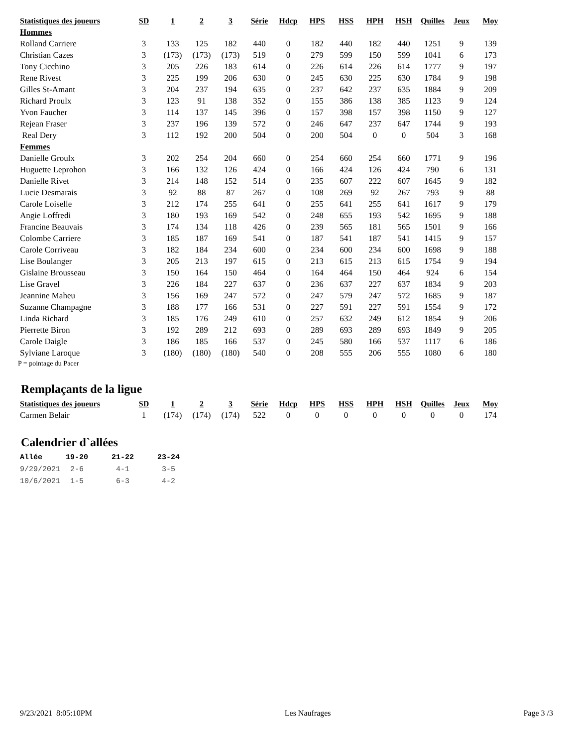| Statistiques des joueurs | SD | 1 | 2 | 3 | Série | Hdcp | HPS | HSS | HPH | HSH | Quilles | Jeux | Moy |
| --- | --- | --- | --- | --- | --- | --- | --- | --- | --- | --- | --- | --- | --- |
| Hommes | | | | | | | | | | | | | |
| Rolland Carriere | 3 | 133 | 125 | 182 | 440 | 0 | 182 | 440 | 182 | 440 | 1251 | 9 | 139 |
| Christian Cazes | 3 | (173) | (173) | (173) | 519 | 0 | 279 | 599 | 150 | 599 | 1041 | 6 | 173 |
| Tony Cicchino | 3 | 205 | 226 | 183 | 614 | 0 | 226 | 614 | 226 | 614 | 1777 | 9 | 197 |
| Rene Rivest | 3 | 225 | 199 | 206 | 630 | 0 | 245 | 630 | 225 | 630 | 1784 | 9 | 198 |
| Gilles St-Amant | 3 | 204 | 237 | 194 | 635 | 0 | 237 | 642 | 237 | 635 | 1884 | 9 | 209 |
| Richard Proulx | 3 | 123 | 91 | 138 | 352 | 0 | 155 | 386 | 138 | 385 | 1123 | 9 | 124 |
| Yvon Faucher | 3 | 114 | 137 | 145 | 396 | 0 | 157 | 398 | 157 | 398 | 1150 | 9 | 127 |
| Rejean Fraser | 3 | 237 | 196 | 139 | 572 | 0 | 246 | 647 | 237 | 647 | 1744 | 9 | 193 |
| Real Dery | 3 | 112 | 192 | 200 | 504 | 0 | 200 | 504 | 0 | 0 | 504 | 3 | 168 |
| Femmes | | | | | | | | | | | | | |
| Danielle Groulx | 3 | 202 | 254 | 204 | 660 | 0 | 254 | 660 | 254 | 660 | 1771 | 9 | 196 |
| Huguette Leprohon | 3 | 166 | 132 | 126 | 424 | 0 | 166 | 424 | 126 | 424 | 790 | 6 | 131 |
| Danielle Rivet | 3 | 214 | 148 | 152 | 514 | 0 | 235 | 607 | 222 | 607 | 1645 | 9 | 182 |
| Lucie Desmarais | 3 | 92 | 88 | 87 | 267 | 0 | 108 | 269 | 92 | 267 | 793 | 9 | 88 |
| Carole Loiselle | 3 | 212 | 174 | 255 | 641 | 0 | 255 | 641 | 255 | 641 | 1617 | 9 | 179 |
| Angie Loffredi | 3 | 180 | 193 | 169 | 542 | 0 | 248 | 655 | 193 | 542 | 1695 | 9 | 188 |
| Francine Beauvais | 3 | 174 | 134 | 118 | 426 | 0 | 239 | 565 | 181 | 565 | 1501 | 9 | 166 |
| Colombe Carriere | 3 | 185 | 187 | 169 | 541 | 0 | 187 | 541 | 187 | 541 | 1415 | 9 | 157 |
| Carole Corriveau | 3 | 182 | 184 | 234 | 600 | 0 | 234 | 600 | 234 | 600 | 1698 | 9 | 188 |
| Lise Boulanger | 3 | 205 | 213 | 197 | 615 | 0 | 213 | 615 | 213 | 615 | 1754 | 9 | 194 |
| Gislaine Brousseau | 3 | 150 | 164 | 150 | 464 | 0 | 164 | 464 | 150 | 464 | 924 | 6 | 154 |
| Lise Gravel | 3 | 226 | 184 | 227 | 637 | 0 | 236 | 637 | 227 | 637 | 1834 | 9 | 203 |
| Jeannine Maheu | 3 | 156 | 169 | 247 | 572 | 0 | 247 | 579 | 247 | 572 | 1685 | 9 | 187 |
| Suzanne Champagne | 3 | 188 | 177 | 166 | 531 | 0 | 227 | 591 | 227 | 591 | 1554 | 9 | 172 |
| Linda Richard | 3 | 185 | 176 | 249 | 610 | 0 | 257 | 632 | 249 | 612 | 1854 | 9 | 206 |
| Pierrette Biron | 3 | 192 | 289 | 212 | 693 | 0 | 289 | 693 | 289 | 693 | 1849 | 9 | 205 |
| Carole Daigle | 3 | 186 | 185 | 166 | 537 | 0 | 245 | 580 | 166 | 537 | 1117 | 6 | 186 |
| Sylviane Laroque | 3 | (180) | (180) | (180) | 540 | 0 | 208 | 555 | 206 | 555 | 1080 | 6 | 180 |
P = pointage du Pacer
Remplaçants de la ligue
| Statistiques des joueurs | SD | 1 | 2 | 3 | Série | Hdcp | HPS | HSS | HPH | HSH | Quilles | Jeux | Moy |
| --- | --- | --- | --- | --- | --- | --- | --- | --- | --- | --- | --- | --- | --- |
| Carmen Belair | 1 | (174) | (174) | (174) | 522 | 0 | 0 | 0 | 0 | 0 | 0 | 0 | 174 |
Calendrier d`allées
| Allée | 19-20 | 21-22 | 23-24 |
| --- | --- | --- | --- |
| 9/29/2021 | 2-6 | 4-1 | 3-5 |
| 10/6/2021 | 1-5 | 6-3 | 4-2 |
9/23/2021 8:05:10PM Les Naufrages Page 3 /3